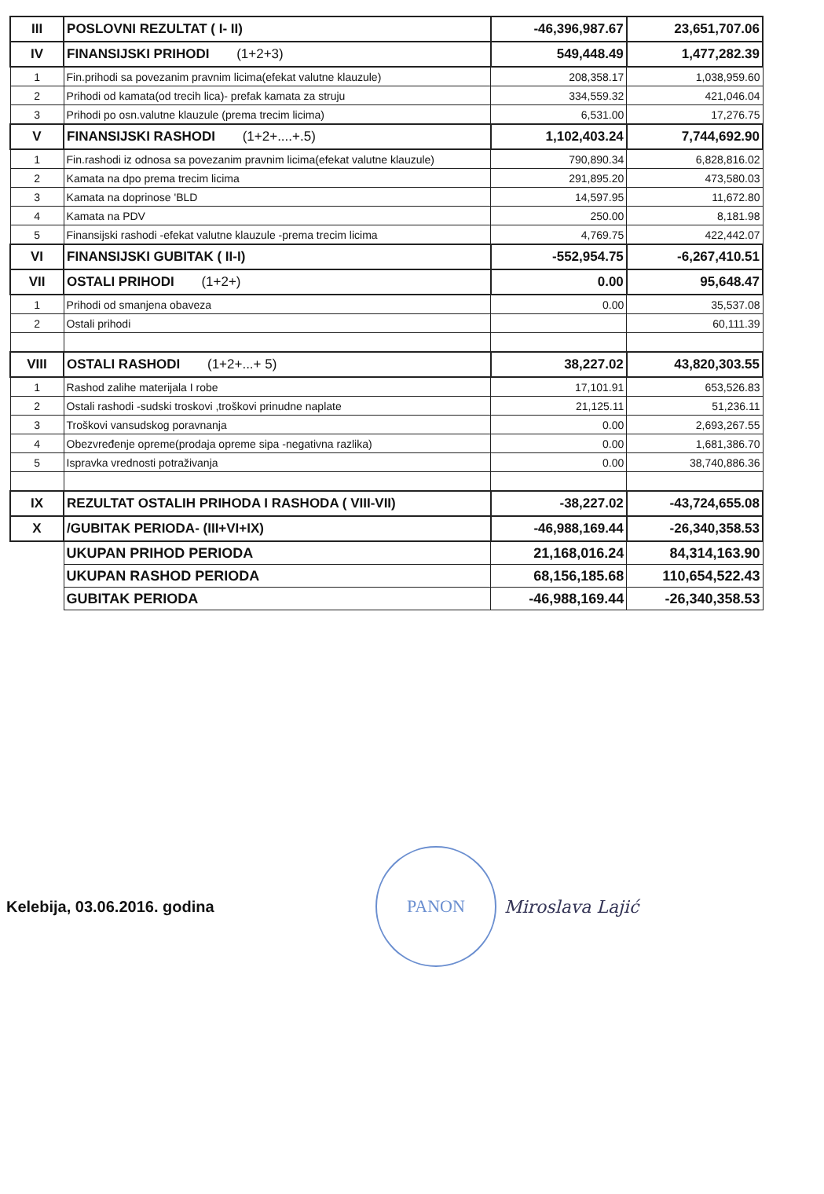| III | POSLOVNI REZULTAT ( I- II) | -46,396,987.67 | 23,651,707.06 |
| IV | FINANSIJSKI PRIHODI (1+2+3) | 549,448.49 | 1,477,282.39 |
| 1 | Fin.prihodi sa povezanim pravnim licima(efekat valutne klauzule) | 208,358.17 | 1,038,959.60 |
| 2 | Prihodi od kamata(od trecih lica)- prefak kamata za struju | 334,559.32 | 421,046.04 |
| 3 | Prihodi po osn.valutne klauzule (prema trecim licima) | 6,531.00 | 17,276.75 |
| V | FINANSIJSKI RASHODI (1+2+....+.5) | 1,102,403.24 | 7,744,692.90 |
| 1 | Fin.rashodi iz odnosa sa povezanim pravnim licima(efekat valutne klauzule) | 790,890.34 | 6,828,816.02 |
| 2 | Kamata na dpo prema trecim licima | 291,895.20 | 473,580.03 |
| 3 | Kamata na doprinose 'BLD | 14,597.95 | 11,672.80 |
| 4 | Kamata na PDV | 250.00 | 8,181.98 |
| 5 | Finansijski rashodi -efekat valutne klauzule -prema trecim licima | 4,769.75 | 422,442.07 |
| VI | FINANSIJSKI GUBITAK ( II-I) | -552,954.75 | -6,267,410.51 |
| VII | OSTALI PRIHODI (1+2+) | 0.00 | 95,648.47 |
| 1 | Prihodi od smanjena obaveza | 0.00 | 35,537.08 |
| 2 | Ostali prihodi | | 60,111.39 |
| VIII | OSTALI RASHODI (1+2+...+ 5) | 38,227.02 | 43,820,303.55 |
| 1 | Rashod zalihe materijala I robe | 17,101.91 | 653,526.83 |
| 2 | Ostali rashodi -sudski troskovi ,troškovi prinudne naplate | 21,125.11 | 51,236.11 |
| 3 | Troškovi vansudskog poravnanja | 0.00 | 2,693,267.55 |
| 4 | Obezvređenje opreme(prodaja opreme sipa -negativna razlika) | 0.00 | 1,681,386.70 |
| 5 | Ispravka vrednosti potraživanja | 0.00 | 38,740,886.36 |
| IX | REZULTAT OSTALIH PRIHODA I RASHODA ( VIII-VII) | -38,227.02 | -43,724,655.08 |
| X | /GUBITAK PERIODA- (III+VI+IX) | -46,988,169.44 | -26,340,358.53 |
| | UKUPAN PRIHOD PERIODA | 21,168,016.24 | 84,314,163.90 |
| | UKUPAN RASHOD PERIODA | 68,156,185.68 | 110,654,522.43 |
| | GUBITAK PERIODA | -46,988,169.44 | -26,340,358.53 |
Kelebija, 03.06.2016. godina
PANON
Miroslava Lajić